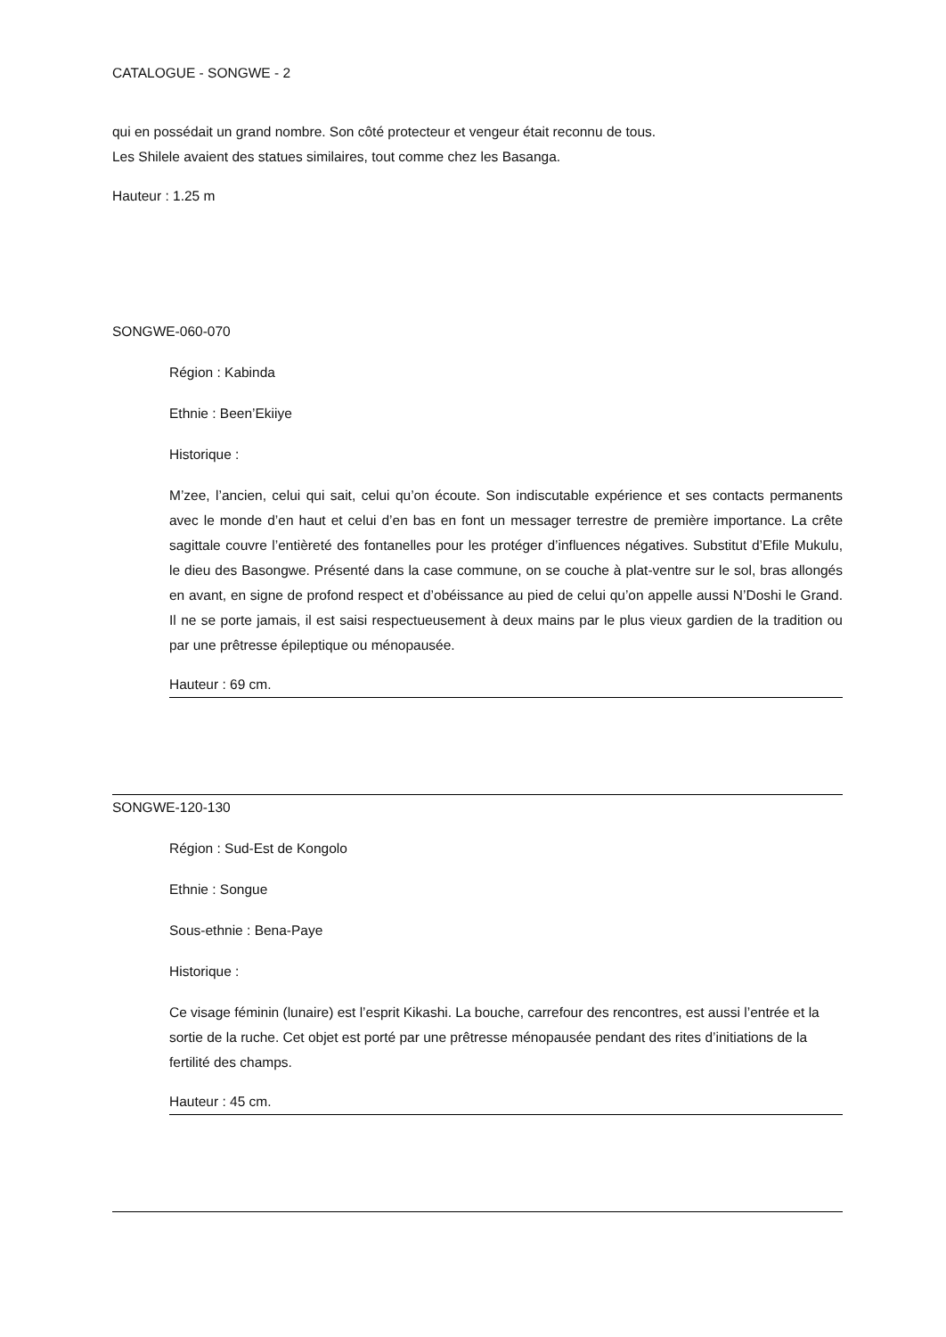CATALOGUE - SONGWE - 2
qui en possédait un grand nombre. Son côté protecteur et vengeur était reconnu de tous.
Les Shilele avaient des statues similaires, tout comme chez les Basanga.
Hauteur : 1.25 m
SONGWE-060-070
Région : Kabinda
Ethnie : Been’Ekiiye
Historique :
M’zee, l’ancien, celui qui sait, celui qu’on écoute. Son indiscutable expérience et ses contacts permanents avec le monde d’en haut et celui d’en bas en font un messager terrestre de première importance. La crête sagittale couvre l’entièreté des fontanelles pour les protéger d’influences négatives. Substitut d’Efile Mukulu, le dieu des Basongwe. Présenté dans la case commune, on se couche à plat-ventre sur le sol, bras allongés en avant, en signe de profond respect et d’obéissance au pied de celui qu’on appelle aussi N’Doshi le Grand. Il ne se porte jamais, il est saisi respectueusement à deux mains par le plus vieux gardien de la tradition ou par une prêtresse épileptique ou ménopausée.
Hauteur : 69 cm.
SONGWE-120-130
Région : Sud-Est de Kongolo
Ethnie : Songue
Sous-ethnie : Bena-Paye
Historique :
Ce visage féminin (lunaire) est l’esprit Kikashi. La bouche, carrefour des rencontres, est aussi l’entrée et la sortie de la ruche. Cet objet est porté par une prêtresse ménopausée pendant des rites d’initiations de la fertilité des champs.
Hauteur : 45 cm.